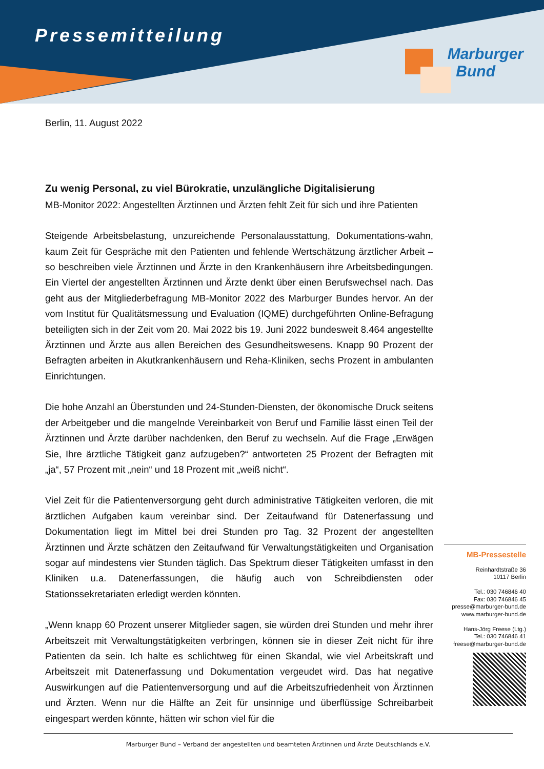Pressemitteilung
Marburger
Bund
Berlin, 11. August 2022
Zu wenig Personal, zu viel Bürokratie, unzulängliche Digitalisierung
MB-Monitor 2022: Angestellten Ärztinnen und Ärzten fehlt Zeit für sich und ihre Patienten
Steigende Arbeitsbelastung, unzureichende Personalausstattung, Dokumentations-wahn, kaum Zeit für Gespräche mit den Patienten und fehlende Wertschätzung ärztlicher Arbeit – so beschreiben viele Ärztinnen und Ärzte in den Krankenhäusern ihre Arbeitsbedingungen. Ein Viertel der angestellten Ärztinnen und Ärzte denkt über einen Berufswechsel nach. Das geht aus der Mitgliederbefragung MB-Monitor 2022 des Marburger Bundes hervor. An der vom Institut für Qualitätsmessung und Evaluation (IQME) durchgeführten Online-Befragung beteiligten sich in der Zeit vom 20. Mai 2022 bis 19. Juni 2022 bundesweit 8.464 angestellte Ärztinnen und Ärzte aus allen Bereichen des Gesundheitswesens. Knapp 90 Prozent der Befragten arbeiten in Akutkrankenhäusern und Reha-Kliniken, sechs Prozent in ambulanten Einrichtungen.
Die hohe Anzahl an Überstunden und 24-Stunden-Diensten, der ökonomische Druck seitens der Arbeitgeber und die mangelnde Vereinbarkeit von Beruf und Familie lässt einen Teil der Ärztinnen und Ärzte darüber nachdenken, den Beruf zu wechseln. Auf die Frage „Erwägen Sie, Ihre ärztliche Tätigkeit ganz aufzugeben?“ antworteten 25 Prozent der Befragten mit „ja“, 57 Prozent mit „nein“ und 18 Prozent mit „weiß nicht“.
Viel Zeit für die Patientenversorgung geht durch administrative Tätigkeiten verloren, die mit ärztlichen Aufgaben kaum vereinbar sind. Der Zeitaufwand für Datenerfassung und Dokumentation liegt im Mittel bei drei Stunden pro Tag. 32 Prozent der angestellten Ärztinnen und Ärzte schätzen den Zeitaufwand für Verwaltungstätigkeiten und Organisation sogar auf mindestens vier Stunden täglich. Das Spektrum dieser Tätigkeiten umfasst in den Kliniken u.a. Datenerfassungen, die häufig auch von Schreibdiensten oder Stationssekretariaten erledigt werden könnten.
„Wenn knapp 60 Prozent unserer Mitglieder sagen, sie würden drei Stunden und mehr ihrer Arbeitszeit mit Verwaltungstätigkeiten verbringen, können sie in dieser Zeit nicht für ihre Patienten da sein. Ich halte es schlichtweg für einen Skandal, wie viel Arbeitskraft und Arbeitszeit mit Datenerfassung und Dokumentation vergeudet wird. Das hat negative Auswirkungen auf die Patientenversorgung und auf die Arbeitszufriedenheit von Ärztinnen und Ärzten. Wenn nur die Hälfte an Zeit für unsinnige und überflüssige Schreibarbeit eingespart werden könnte, hätten wir schon viel für die
MB-Pressestelle
Reinhardtstraße 36
10117 Berlin
Tel.: 030 746846 40
Fax: 030 746846 45
presse@marburger-bund.de
www.marburger-bund.de
Hans-Jörg Freese (Ltg.)
Tel.: 030 746846 41
freese@marburger-bund.de
Marburger Bund – Verband der angestellten und beamteten Ärztinnen und Ärzte Deutschlands e.V.